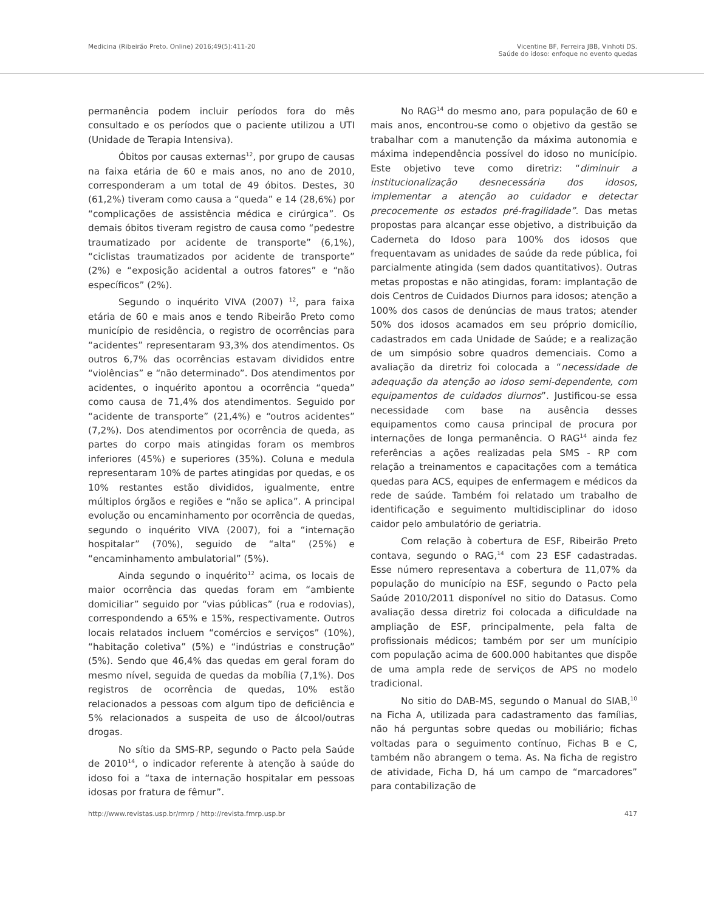Medicina (Ribeirão Preto. Online) 2016;49(5):411-20
Vicentine BF, Ferreira JBB, Vinhoti DS.
Saúde do idoso: enfoque no evento quedas
permanência podem incluir períodos fora do mês consultado e os períodos que o paciente utilizou a UTI (Unidade de Terapia Intensiva).
Óbitos por causas externas<sup>12</sup>, por grupo de causas na faixa etária de 60 e mais anos, no ano de 2010, corresponderam a um total de 49 óbitos. Destes, 30 (61,2%) tiveram como causa a “queda” e 14 (28,6%) por “complicações de assistência médica e cirúrgica”. Os demais óbitos tiveram registro de causa como “pedestre traumatizado por acidente de transporte” (6,1%), “ciclistas traumatizados por acidente de transporte” (2%) e “exposição acidental a outros fatores” e “não específicos” (2%).
Segundo o inquérito VIVA (2007) <sup>12</sup>, para faixa etária de 60 e mais anos e tendo Ribeirão Preto como município de residência, o registro de ocorrências para “acidentes” representaram 93,3% dos atendimentos. Os outros 6,7% das ocorrências estavam divididos entre “violências” e “não determinado”. Dos atendimentos por acidentes, o inquérito apontou a ocorrência “queda” como causa de 71,4% dos atendimentos. Seguido por “acidente de transporte” (21,4%) e “outros acidentes” (7,2%). Dos atendimentos por ocorrência de queda, as partes do corpo mais atingidas foram os membros inferiores (45%) e superiores (35%). Coluna e medula representaram 10% de partes atingidas por quedas, e os 10% restantes estão divididos, igualmente, entre múltiplos órgãos e regiões e “não se aplica”. A principal evolução ou encaminhamento por ocorrência de quedas, segundo o inquérito VIVA (2007), foi a “internação hospitalar” (70%), seguido de “alta” (25%) e “encaminhamento ambulatorial” (5%).
Ainda segundo o inquérito<sup>12</sup> acima, os locais de maior ocorrência das quedas foram em “ambiente domiciliar” seguido por “vias públicas” (rua e rodovias), correspondendo a 65% e 15%, respectivamente. Outros locais relatados incluem “comércios e serviços” (10%), “habitação coletiva” (5%) e “indústrias e construção” (5%). Sendo que 46,4% das quedas em geral foram do mesmo nível, seguida de quedas da mobília (7,1%). Dos registros de ocorrência de quedas, 10% estão relacionados a pessoas com algum tipo de deficiência e 5% relacionados a suspeita de uso de álcool/outras drogas.
No sítio da SMS-RP, segundo o Pacto pela Saúde de 2010<sup>14</sup>, o indicador referente à atenção à saúde do idoso foi a “taxa de internação hospitalar em pessoas idosas por fratura de fêmur”.
No RAG<sup>14</sup> do mesmo ano, para população de 60 e mais anos, encontrou-se como o objetivo da gestão se trabalhar com a manutenção da máxima autonomia e máxima independência possível do idoso no município. Este objetivo teve como diretriz: “diminuir a institucionalização desnecessária dos idosos, implementar a atenção ao cuidador e detectar precocemente os estados pré-fragilidade”. Das metas propostas para alcançar esse objetivo, a distribuição da Caderneta do Idoso para 100% dos idosos que frequentavam as unidades de saúde da rede pública, foi parcialmente atingida (sem dados quantitativos). Outras metas propostas e não atingidas, foram: implantação de dois Centros de Cuidados Diurnos para idosos; atenção a 100% dos casos de denúncias de maus tratos; atender 50% dos idosos acamados em seu próprio domicílio, cadastrados em cada Unidade de Saúde; e a realização de um simpósio sobre quadros demenciais. Como a avaliação da diretriz foi colocada a “necessidade de adequação da atenção ao idoso semi-dependente, com equipamentos de cuidados diurnos”. Justificou-se essa necessidade com base na ausência desses equipamentos como causa principal de procura por internações de longa permanência. O RAG<sup>14</sup> ainda fez referências a ações realizadas pela SMS - RP com relação a treinamentos e capacitações com a temática quedas para ACS, equipes de enfermagem e médicos da rede de saúde. Também foi relatado um trabalho de identificação e seguimento multidisciplinar do idoso caidor pelo ambulatório de geriatria.
Com relação à cobertura de ESF, Ribeirão Preto contava, segundo o RAG,<sup>14</sup> com 23 ESF cadastradas. Esse número representava a cobertura de 11,07% da população do município na ESF, segundo o Pacto pela Saúde 2010/2011 disponível no sitio do Datasus. Como avaliação dessa diretriz foi colocada a dificuldade na ampliação de ESF, principalmente, pela falta de profissionais médicos; também por ser um munícipio com população acima de 600.000 habitantes que dispõe de uma ampla rede de serviços de APS no modelo tradicional.
No sitio do DAB-MS, segundo o Manual do SIAB,<sup>10</sup> na Ficha A, utilizada para cadastramento das famílias, não há perguntas sobre quedas ou mobiliário; fichas voltadas para o seguimento contínuo, Fichas B e C, também não abrangem o tema. As. Na ficha de registro de atividade, Ficha D, há um campo de “marcadores” para contabilização de
http://www.revistas.usp.br/rmrp / http://revista.fmrp.usp.br
417